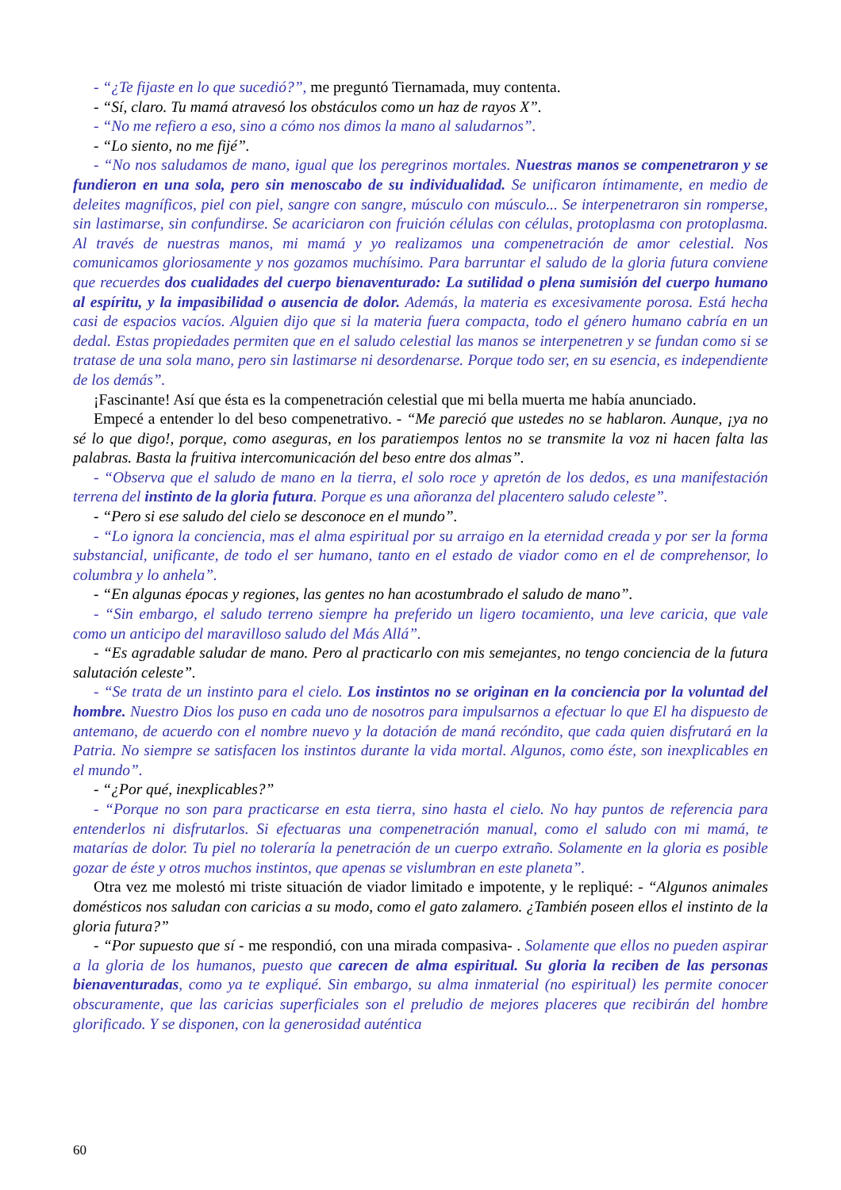- “¿Te fijaste en lo que sucedió?”, me preguntó Tiernamada, muy contenta.
- “Sí, claro. Tu mamá atravesó los obstáculos como un haz de rayos X”.
- “No me refiero a eso, sino a cómo nos dimos la mano al saludarnos”.
- “Lo siento, no me fijé”.
- “No nos saludamos de mano, igual que los peregrinos mortales. Nuestras manos se compenetraron y se fundieron en una sola, pero sin menoscabo de su individualidad. Se unificaron íntimamente, en medio de deleites magníficos, piel con piel, sangre con sangre, músculo con músculo... Se interpenetraron sin romperse, sin lastimarse, sin confundirse. Se acariciaron con fruición células con células, protoplasma con protoplasma. Al través de nuestras manos, mi mamá y yo realizamos una compenetración de amor celestial. Nos comunicamos gloriosamente y nos gozamos muchísimo. Para barruntar el saludo de la gloria futura conviene que recuerdes dos cualidades del cuerpo bienaventurado: La sutilidad o plena sumisión del cuerpo humano al espíritu, y la impasibilidad o ausencia de dolor. Además, la materia es excesivamente porosa. Está hecha casi de espacios vacíos. Alguien dijo que si la materia fuera compacta, todo el género humano cabría en un dedal. Estas propiedades permiten que en el saludo celestial las manos se interpenetren y se fundan como si se tratase de una sola mano, pero sin lastimarse ni desordenarse. Porque todo ser, en su esencia, es independiente de los demás”.
¡Fascinante! Así que ésta es la compenetración celestial que mi bella muerta me había anunciado.
Empecé a entender lo del beso compenetrativo. - “Me pareció que ustedes no se hablaron. Aunque, ¡ya no sé lo que digo!, porque, como aseguras, en los paratiempos lentos no se transmite la voz ni hacen falta las palabras. Basta la fruitiva intercomunicación del beso entre dos almas”.
- “Observa que el saludo de mano en la tierra, el solo roce y apretón de los dedos, es una manifestación terrena del instinto de la gloria futura. Porque es una añoranza del placentero saludo celeste”.
- “Pero si ese saludo del cielo se desconoce en el mundo”.
- “Lo ignora la conciencia, mas el alma espiritual por su arraigo en la eternidad creada y por ser la forma substancial, unificante, de todo el ser humano, tanto en el estado de viador como en el de comprehensor, lo columbra y lo anhela”.
- “En algunas épocas y regiones, las gentes no han acostumbrado el saludo de mano”.
- “Sin embargo, el saludo terreno siempre ha preferido un ligero tocamiento, una leve caricia, que vale como un anticipo del maravilloso saludo del Más Allá”.
- “Es agradable saludar de mano. Pero al practicarlo con mis semejantes, no tengo conciencia de la futura salutación celeste”.
- “Se trata de un instinto para el cielo. Los instintos no se originan en la conciencia por la voluntad del hombre. Nuestro Dios los puso en cada uno de nosotros para impulsarnos a efectuar lo que El ha dispuesto de antemano, de acuerdo con el nombre nuevo y la dotación de maná recóndito, que cada quien disfrutará en la Patria. No siempre se satisfacen los instintos durante la vida mortal. Algunos, como éste, son inexplicables en el mundo”.
- “¿Por qué, inexplicables?”
- “Porque no son para practicarse en esta tierra, sino hasta el cielo. No hay puntos de referencia para entenderlos ni disfrutarlos. Si efectuaras una compenetración manual, como el saludo con mi mamá, te matarías de dolor. Tu piel no toleraría la penetración de un cuerpo extraño. Solamente en la gloria es posible gozar de éste y otros muchos instintos, que apenas se vislumbran en este planeta”.
Otra vez me molestó mi triste situación de viador limitado e impotente, y le repliqué: - “Algunos animales domésticos nos saludan con caricias a su modo, como el gato zalamero. ¿También poseen ellos el instinto de la gloria futura?”
- “Por supuesto que sí - me respondió, con una mirada compasiva- . Solamente que ellos no pueden aspirar a la gloria de los humanos, puesto que carecen de alma espiritual. Su gloria la reciben de las personas bienaventuradas, como ya te expliqué. Sin embargo, su alma inmaterial (no espiritual) les permite conocer obscuramente, que las caricias superficiales son el preludio de mejores placeres que recibirán del hombre glorificado. Y se disponen, con la generosidad auténtica
60